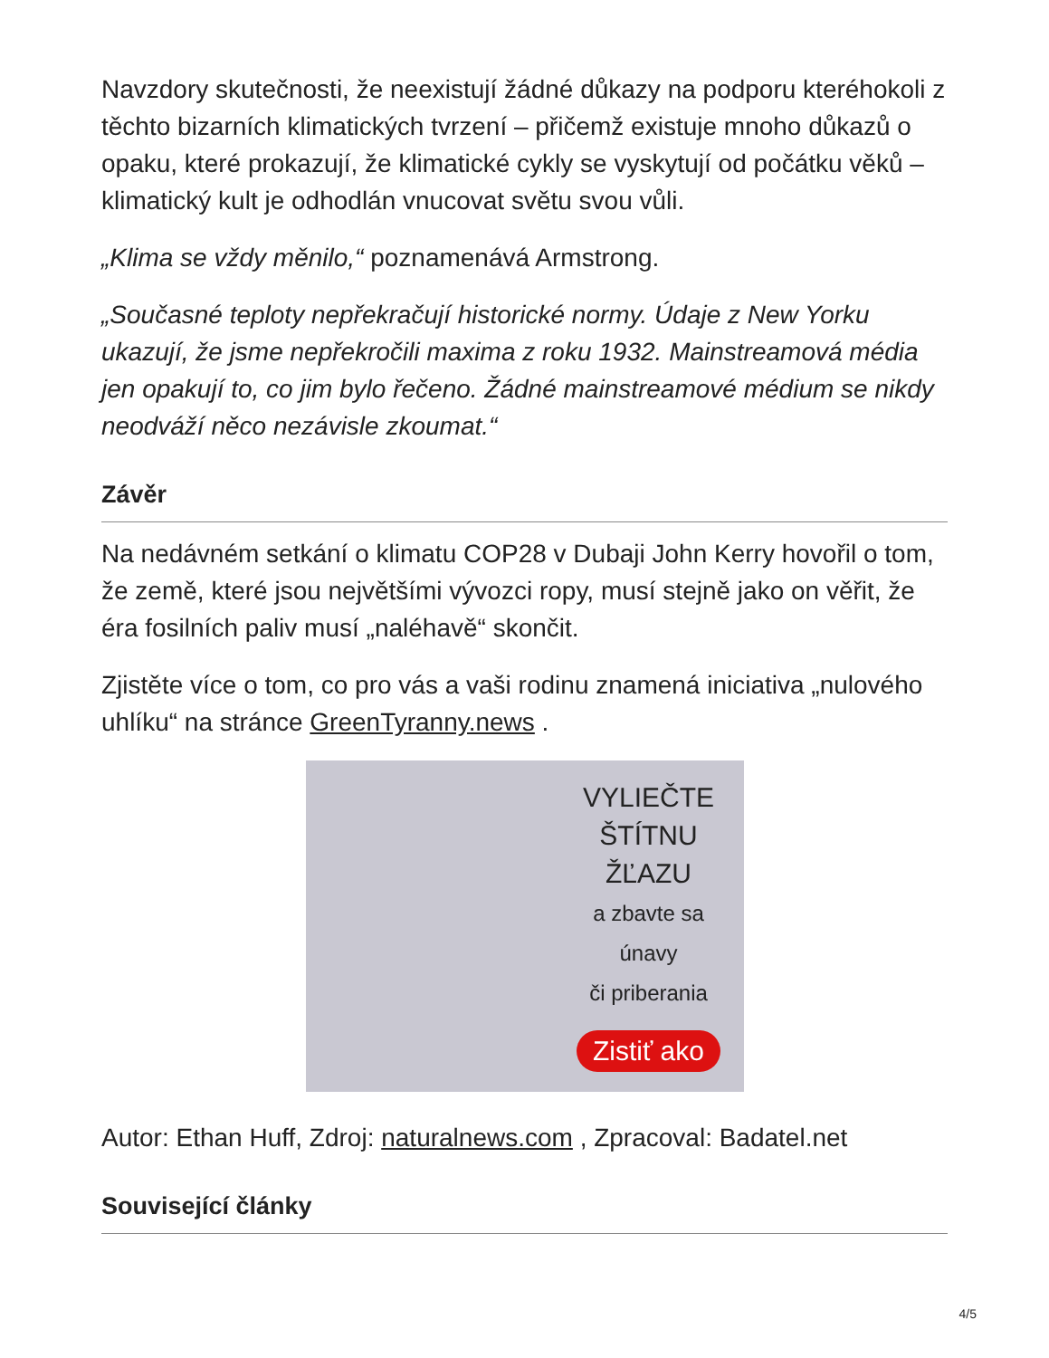Navzdory skutečnosti, že neexistují žádné důkazy na podporu kteréhokoli z těchto bizarních klimatických tvrzení – přičemž existuje mnoho důkazů o opaku, které prokazují, že klimatické cykly se vyskytují od počátku věků – klimatický kult je odhodlán vnucovat světu svou vůli.
„Klima se vždy měnilo,“ poznamenává Armstrong.
„Současné teploty nepřekračují historické normy. Údaje z New Yorku ukazují, že jsme nepřekročili maxima z roku 1932. Mainstreamová média jen opakují to, co jim bylo řečeno. Žádné mainstreamové médium se nikdy neodváží něco nezávisle zkoumat.“
Závěr
Na nedávném setkání o klimatu COP28 v Dubaji John Kerry hovořil o tom, že země, které jsou největšími vývozci ropy, musí stejně jako on věřit, že éra fosilních paliv musí „naléhavě“ skončit.
Zjistěte více o tom, co pro vás a vaši rodinu znamená iniciativa „nulového uhlíku“ na stránce GreenTyranny.news .
VYLIEČTE
ŠTÍTNU
ŽĽAZU
a zbavte sa
únavy
či priberania
Zistiť ako
Autor: Ethan Huff, Zdroj: naturalnews.com , Zpracoval: Badatel.net
Související články
4/5